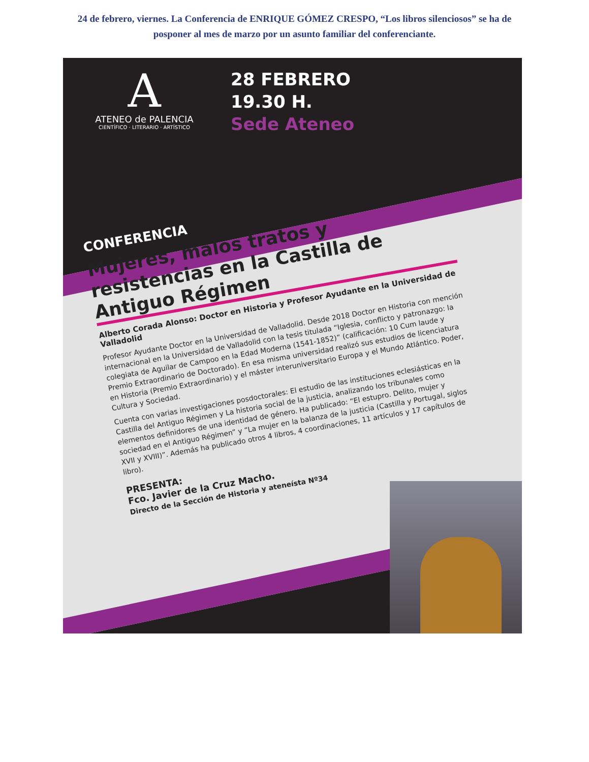24 de febrero, viernes. La Conferencia de ENRIQUE GÓMEZ CRESPO, “Los libros silenciosos” se ha de posponer al mes de marzo por un asunto familiar del conferenciante.
A
ATENEO de PALENCIA
CIENTÍFICO · LITERARIO · ARTÍSTICO
28 FEBRERO
19.30 H.
Sede Ateneo
CONFERENCIA
Mujeres, malos tratos y resistencias en la Castilla de Antiguo Régimen
Alberto Corada Alonso: Doctor en Historia y Profesor Ayudante en la Universidad de Valladolid
Profesor Ayudante Doctor en la Universidad de Valladolid. Desde 2018 Doctor en Historia con mención internacional en la Universidad de Valladolid con la tesis titulada “Iglesia, conflicto y patronazgo: la colegiata de Aguilar de Campoo en la Edad Moderna (1541-1852)” (calificación: 10 Cum laude y Premio Extraordinario de Doctorado). En esa misma universidad realizó sus estudios de licenciatura en Historia (Premio Extraordinario) y el máster interuniversitario Europa y el Mundo Atlántico. Poder, Cultura y Sociedad.
Cuenta con varias investigaciones posdoctorales: El estudio de las instituciones eclesiásticas en la Castilla del Antiguo Régimen y La historia social de la justicia, analizando los tribunales como elementos definidores de una identidad de género. Ha publicado: “El estupro. Delito, mujer y sociedad en el Antiguo Régimen” y “La mujer en la balanza de la justicia (Castilla y Portugal, siglos XVII y XVIII)”. Además ha publicado otros 4 libros, 4 coordinaciones, 11 artículos y 17 capítulos de libro).
PRESENTA:
Fco. Javier de la Cruz Macho.
Directo de la Sección de Historia y ateneísta Nº34